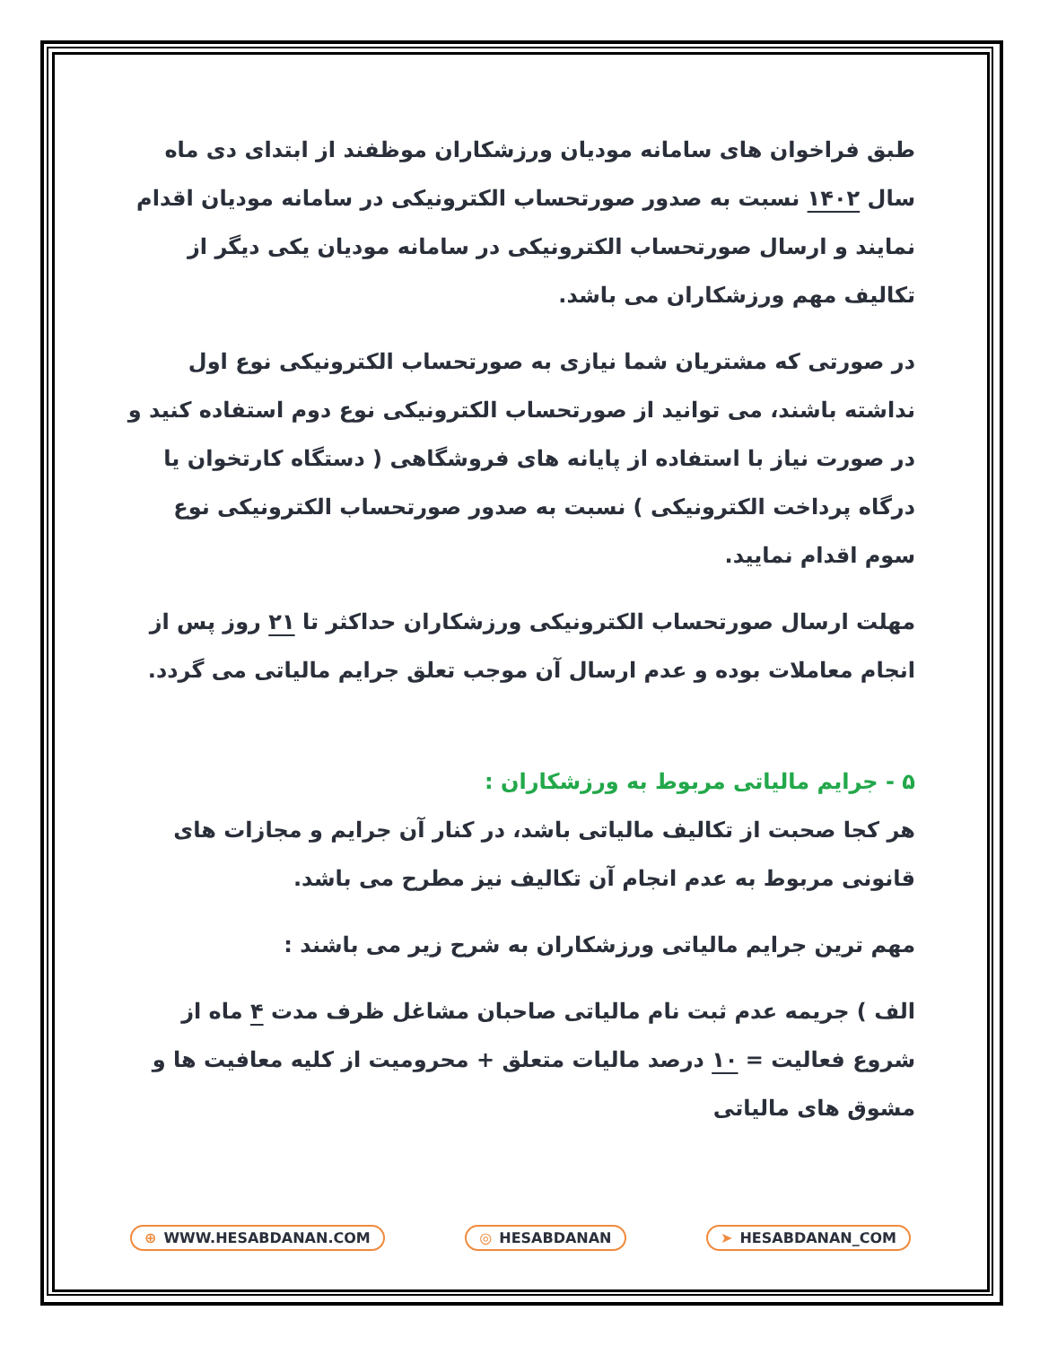طبق فراخوان های سامانه مودیان ورزشکاران موظفند از ابتدای دی ماه سال ۱۴۰۲ نسبت به صدور صورتحساب الکترونیکی در سامانه مودیان اقدام نمایند و ارسال صورتحساب الکترونیکی در سامانه مودیان یکی دیگر از تکالیف مهم ورزشکاران می باشد.
در صورتی که مشتریان شما نیازی به صورتحساب الکترونیکی نوع اول نداشته باشند، می توانید از صورتحساب الکترونیکی نوع دوم استفاده کنید و در صورت نیاز با استفاده از پایانه های فروشگاهی ( دستگاه کارتخوان یا درگاه پرداخت الکترونیکی ) نسبت به صدور صورتحساب الکترونیکی نوع سوم اقدام نمایید.
مهلت ارسال صورتحساب الکترونیکی ورزشکاران حداکثر تا ۲۱ روز پس از انجام معاملات بوده و عدم ارسال آن موجب تعلق جرایم مالیاتی می گردد.
۵ - جرایم مالیاتی مربوط به ورزشکاران :
هر کجا صحبت از تکالیف مالیاتی باشد، در کنار آن جرایم و مجازات های قانونی مربوط به عدم انجام آن تکالیف نیز مطرح می باشد.
مهم ترین جرایم مالیاتی ورزشکاران به شرح زیر می باشند :
الف ) جریمه عدم ثبت نام مالیاتی صاحبان مشاغل ظرف مدت ۴ ماه از شروع فعالیت = ۱۰ درصد مالیات متعلق + محرومیت از کلیه معافیت ها و مشوق های مالیاتی
⊕ WWW.HESABDANAN.COM ◎ HESABDANAN ➤ HESABDANAN_COM